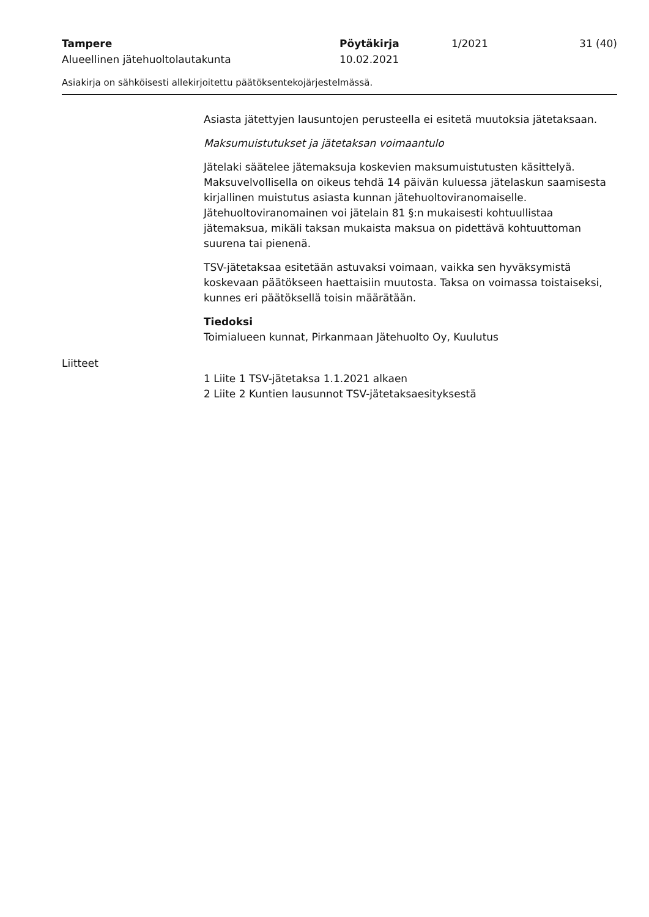Tampere
Alueellinen jätehuoltolautakunta
Pöytäkirja
10.02.2021
1/2021 31 (40)
Asiakirja on sähköisesti allekirjoitettu päätöksentekojärjestelmässä.
Asiasta jätettyjen lausuntojen perusteella ei esitetä muutoksia jätetaksaan.
Maksumuistutukset ja jätetaksan voimaantulo
Jätelaki säätelee jätemaksuja koskevien maksumuistutusten käsittelyä. Maksuvelvollisella on oikeus tehdä 14 päivän kuluessa jätelaskun saamisesta kirjallinen muistutus asiasta kunnan jätehuoltoviranomaiselle. Jätehuoltoviranomainen voi jätelain 81 §:n mukaisesti kohtuullistaa jätemaksua, mikäli taksan mukaista maksua on pidettävä kohtuuttoman suurena tai pienenä.
TSV-jätetaksaa esitetään astuvaksi voimaan, vaikka sen hyväksymistä koskevaan päätökseen haettaisiin muutosta. Taksa on voimassa toistaiseksi, kunnes eri päätöksellä toisin määrätään.
Tiedoksi
Toimialueen kunnat, Pirkanmaan Jätehuolto Oy, Kuulutus
Liitteet
1 Liite 1 TSV-jätetaksa 1.1.2021 alkaen
2 Liite 2 Kuntien lausunnot TSV-jätetaksaesityksestä